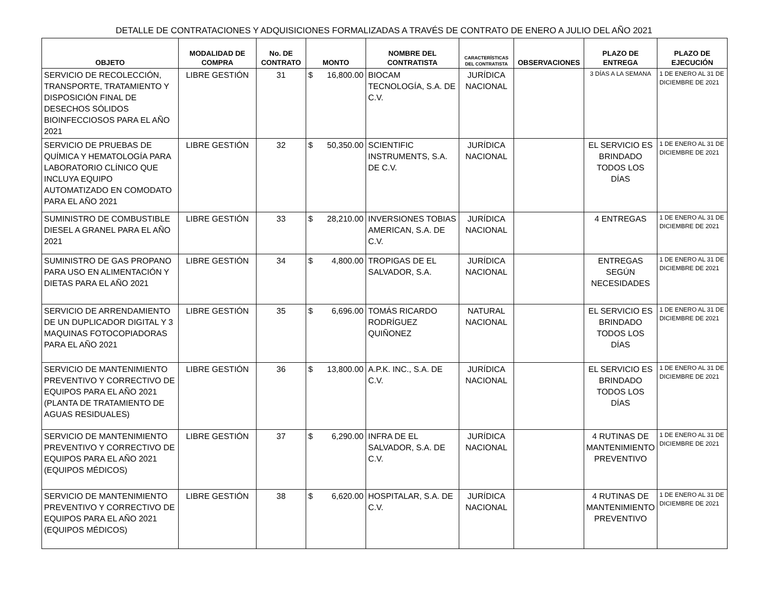DETALLE DE CONTRATACIONES Y ADQUISICIONES FORMALIZADAS A TRAVÉS DE CONTRATO DE ENERO A JULIO DEL AÑO 2021
| OBJETO | MODALIDAD DE COMPRA | No. DE CONTRATO | MONTO | NOMBRE DEL CONTRATISTA | CARACTERÍSTICAS DEL CONTRATISTA | OBSERVACIONES | PLAZO DE ENTREGA | PLAZO DE EJECUCIÓN |
| --- | --- | --- | --- | --- | --- | --- | --- | --- |
| SERVICIO DE RECOLECCIÓN, TRANSPORTE, TRATAMIENTO Y DISPOSICIÓN FINAL DE DESECHOS SÓLIDOS BIOINFECCIOSOS PARA EL AÑO 2021 | LIBRE GESTIÓN | 31 | $ 16,800.00 | BIOCAM TECNOLOGÍA, S.A. DE C.V. | JURÍDICA NACIONAL | | 3 DÍAS A LA SEMANA | 1 DE ENERO AL 31 DE DICIEMBRE DE 2021 |
| SERVICIO DE PRUEBAS DE QUÍMICA Y HEMATOLOGÍA PARA LABORATORIO CLÍNICO QUE INCLUYA EQUIPO AUTOMATIZADO EN COMODATO PARA EL AÑO 2021 | LIBRE GESTIÓN | 32 | $ 50,350.00 | SCIENTIFIC INSTRUMENTS, S.A. DE C.V. | JURÍDICA NACIONAL | | EL SERVICIO ES BRINDADO TODOS LOS DÍAS | 1 DE ENERO AL 31 DE DICIEMBRE DE 2021 |
| SUMINISTRO DE COMBUSTIBLE DIESEL A GRANEL PARA EL AÑO 2021 | LIBRE GESTIÓN | 33 | $ 28,210.00 | INVERSIONES TOBIAS AMERICAN, S.A. DE C.V. | JURÍDICA NACIONAL | | 4 ENTREGAS | 1 DE ENERO AL 31 DE DICIEMBRE DE 2021 |
| SUMINISTRO DE GAS PROPANO PARA USO EN ALIMENTACIÓN Y DIETAS PARA EL AÑO 2021 | LIBRE GESTIÓN | 34 | $ 4,800.00 | TROPIGAS DE EL SALVADOR, S.A. | JURÍDICA NACIONAL | | ENTREGAS SEGÚN NECESIDADES | 1 DE ENERO AL 31 DE DICIEMBRE DE 2021 |
| SERVICIO DE ARRENDAMIENTO DE UN DUPLICADOR DIGITAL Y 3 MAQUINAS FOTOCOPIADORAS PARA EL AÑO 2021 | LIBRE GESTIÓN | 35 | $ 6,696.00 | TOMÁS RICARDO RODRÍGUEZ QUIÑONEZ | NATURAL NACIONAL | | EL SERVICIO ES BRINDADO TODOS LOS DÍAS | 1 DE ENERO AL 31 DE DICIEMBRE DE 2021 |
| SERVICIO DE MANTENIMIENTO PREVENTIVO Y CORRECTIVO DE EQUIPOS PARA EL AÑO 2021 (PLANTA DE TRATAMIENTO DE AGUAS RESIDUALES) | LIBRE GESTIÓN | 36 | $ 13,800.00 | A.P.K. INC., S.A. DE C.V. | JURÍDICA NACIONAL | | EL SERVICIO ES BRINDADO TODOS LOS DÍAS | 1 DE ENERO AL 31 DE DICIEMBRE DE 2021 |
| SERVICIO DE MANTENIMIENTO PREVENTIVO Y CORRECTIVO DE EQUIPOS PARA EL AÑO 2021 (EQUIPOS MÉDICOS) | LIBRE GESTIÓN | 37 | $ 6,290.00 | INFRA DE EL SALVADOR, S.A. DE C.V. | JURÍDICA NACIONAL | | 4 RUTINAS DE MANTENIMIENTO PREVENTIVO | 1 DE ENERO AL 31 DE DICIEMBRE DE 2021 |
| SERVICIO DE MANTENIMIENTO PREVENTIVO Y CORRECTIVO DE EQUIPOS PARA EL AÑO 2021 (EQUIPOS MÉDICOS) | LIBRE GESTIÓN | 38 | $ 6,620.00 | HOSPITALAR, S.A. DE C.V. | JURÍDICA NACIONAL | | 4 RUTINAS DE MANTENIMIENTO PREVENTIVO | 1 DE ENERO AL 31 DE DICIEMBRE DE 2021 |